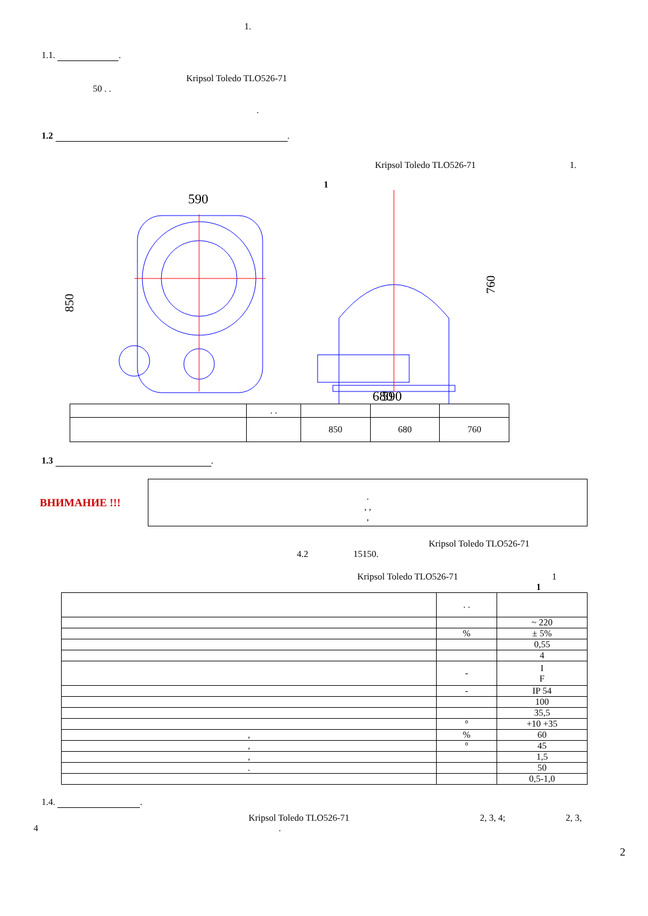1.
1.1. .
Kripsol Toledo TLO526-71
50 . .
.
1.2 .
Kripsol Toledo TLO526-71 1.
1
590
590
680
850
760
| | . . | | | |
| | | 850 | 680 | 760 |
1.3 .
ВНИМАНИЕ !!!
.
, ,
,
Kripsol Toledo TLO526-71
4.2 15150.
Kripsol Toledo TLO526-71 1
1
| | . . | |
| | | ~ 220 |
| | % | ± 5% |
| | | 0,55 |
| | | 4 |
| | - | I F |
| | - | IP 54 |
| | | 100 |
| | | 35,5 |
| | ° | +10 +35 |
| , | % | 60 |
| , | ° | 45 |
| , | | 1,5 |
| . | | 50 |
| | | 0,5-1,0 |
1.4. .
Kripsol Toledo TLO526-71 2, 3, 4; 2, 3,
4 .
2